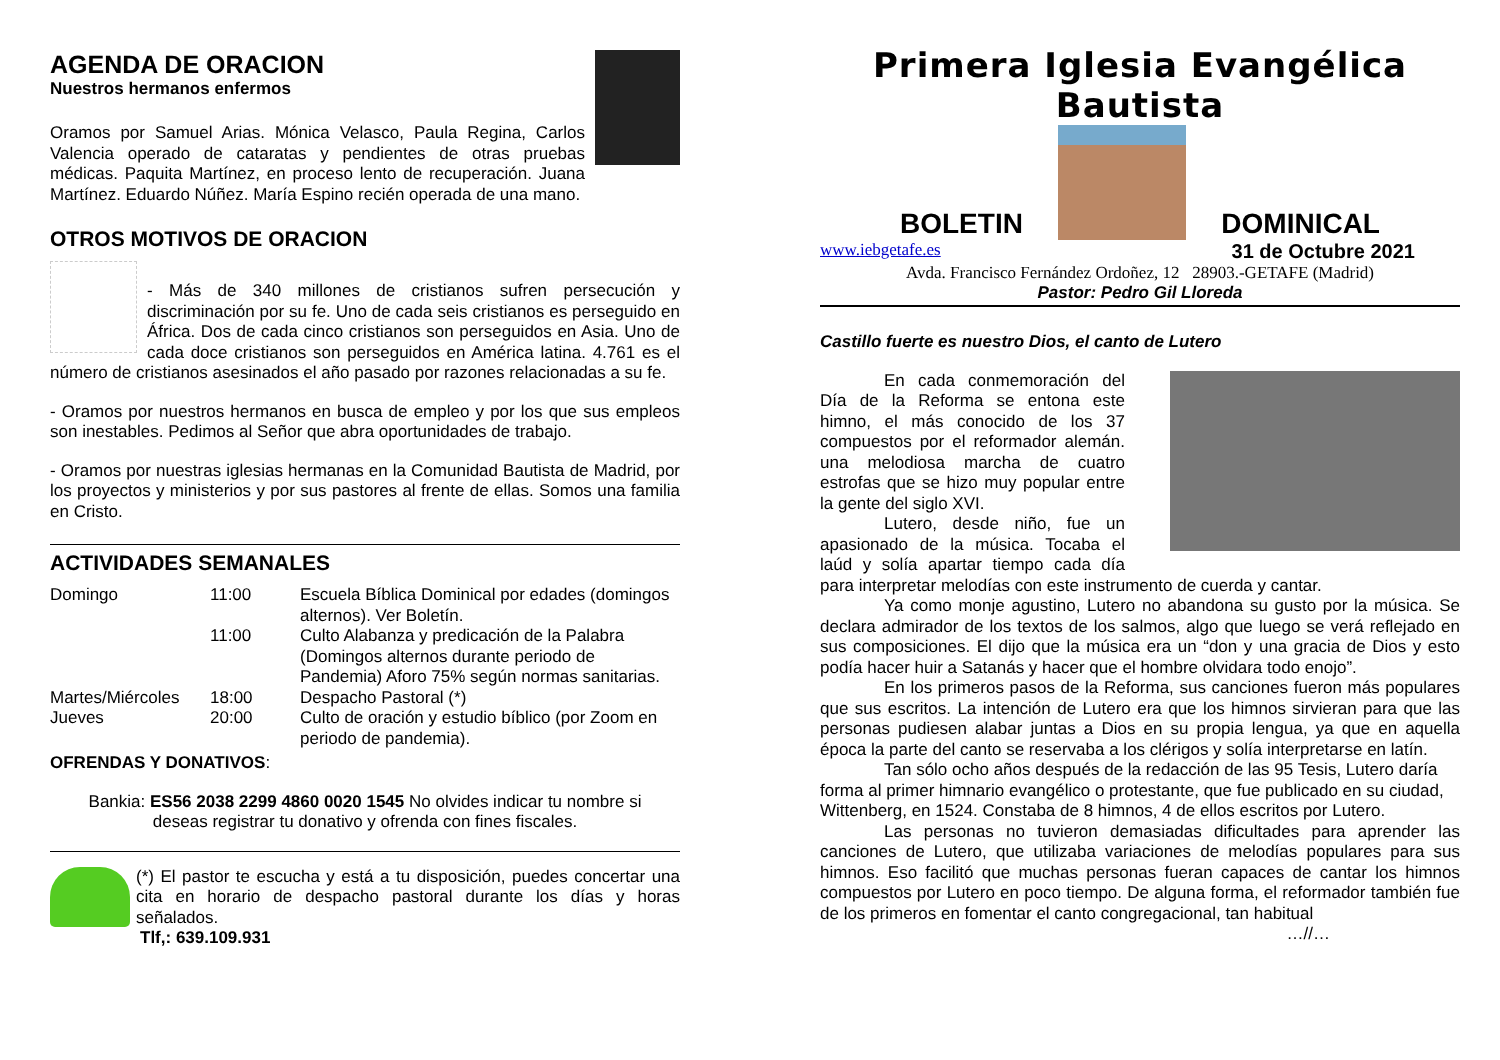AGENDA DE ORACION
Nuestros hermanos enfermos
Oramos por Samuel Arias. Mónica Velasco, Paula Regina, Carlos Valencia operado de cataratas y pendientes de otras pruebas médicas. Paquita Martínez, en proceso lento de recuperación. Juana Martínez. Eduardo Núñez. María Espino recién operada de una mano.
OTROS MOTIVOS DE ORACION
- Más de 340 millones de cristianos sufren persecución y discriminación por su fe. Uno de cada seis cristianos es perseguido en África. Dos de cada cinco cristianos son perseguidos en Asia. Uno de cada doce cristianos son perseguidos en América latina. 4.761 es el número de cristianos asesinados el año pasado por razones relacionadas a su fe.
- Oramos por nuestros hermanos en busca de empleo y por los que sus empleos son inestables. Pedimos al Señor que abra oportunidades de trabajo.
- Oramos por nuestras iglesias hermanas en la Comunidad Bautista de Madrid, por los proyectos y ministerios y por sus pastores al frente de ellas. Somos una familia en Cristo.
ACTIVIDADES SEMANALES
| Domingo | 11:00 | Escuela Bíblica Dominical por edades (domingos alternos). Ver Boletín. |
| | 11:00 | Culto Alabanza y predicación de la Palabra (Domingos alternos durante periodo de Pandemia) Aforo 75% según normas sanitarias. |
| Martes/Miércoles | 18:00 | Despacho Pastoral (*) |
| Jueves | 20:00 | Culto de oración y estudio bíblico (por Zoom en periodo de pandemia). |
OFRENDAS Y DONATIVOS:
Bankia: ES56 2038 2299 4860 0020 1545 No olvides indicar tu nombre si deseas registrar tu donativo y ofrenda con fines fiscales.
(*) El pastor te escucha y está a tu disposición, puedes concertar una cita en horario de despacho pastoral durante los días y horas señalados.
Tlf,: 639.109.931
Primera Iglesia Evangélica Bautista
BOLETIN
DOMINICAL
www.iebgetafe.es 31 de Octubre 2021
Avda. Francisco Fernández Ordoñez, 12 28903.-GETAFE (Madrid)
Pastor: Pedro Gil Lloreda
Castillo fuerte es nuestro Dios, el canto de Lutero
En cada conmemoración del Día de la Reforma se entona este himno, el más conocido de los 37 compuestos por el reformador alemán. una melodiosa marcha de cuatro estrofas que se hizo muy popular entre la gente del siglo XVI.
Lutero, desde niño, fue un apasionado de la música. Tocaba el laúd y solía apartar tiempo cada día para interpretar melodías con este instrumento de cuerda y cantar.
Ya como monje agustino, Lutero no abandona su gusto por la música. Se declara admirador de los textos de los salmos, algo que luego se verá reflejado en sus composiciones. El dijo que la música era un “don y una gracia de Dios y esto podía hacer huir a Satanás y hacer que el hombre olvidara todo enojo”.
En los primeros pasos de la Reforma, sus canciones fueron más populares que sus escritos. La intención de Lutero era que los himnos sirvieran para que las personas pudiesen alabar juntas a Dios en su propia lengua, ya que en aquella época la parte del canto se reservaba a los clérigos y solía interpretarse en latín.
Tan sólo ocho años después de la redacción de las 95 Tesis, Lutero daría forma al primer himnario evangélico o protestante, que fue publicado en su ciudad, Wittenberg, en 1524. Constaba de 8 himnos, 4 de ellos escritos por Lutero.
Las personas no tuvieron demasiadas dificultades para aprender las canciones de Lutero, que utilizaba variaciones de melodías populares para sus himnos. Eso facilitó que muchas personas fueran capaces de cantar los himnos compuestos por Lutero en poco tiempo. De alguna forma, el reformador también fue de los primeros en fomentar el canto congregacional, tan habitual
…//…